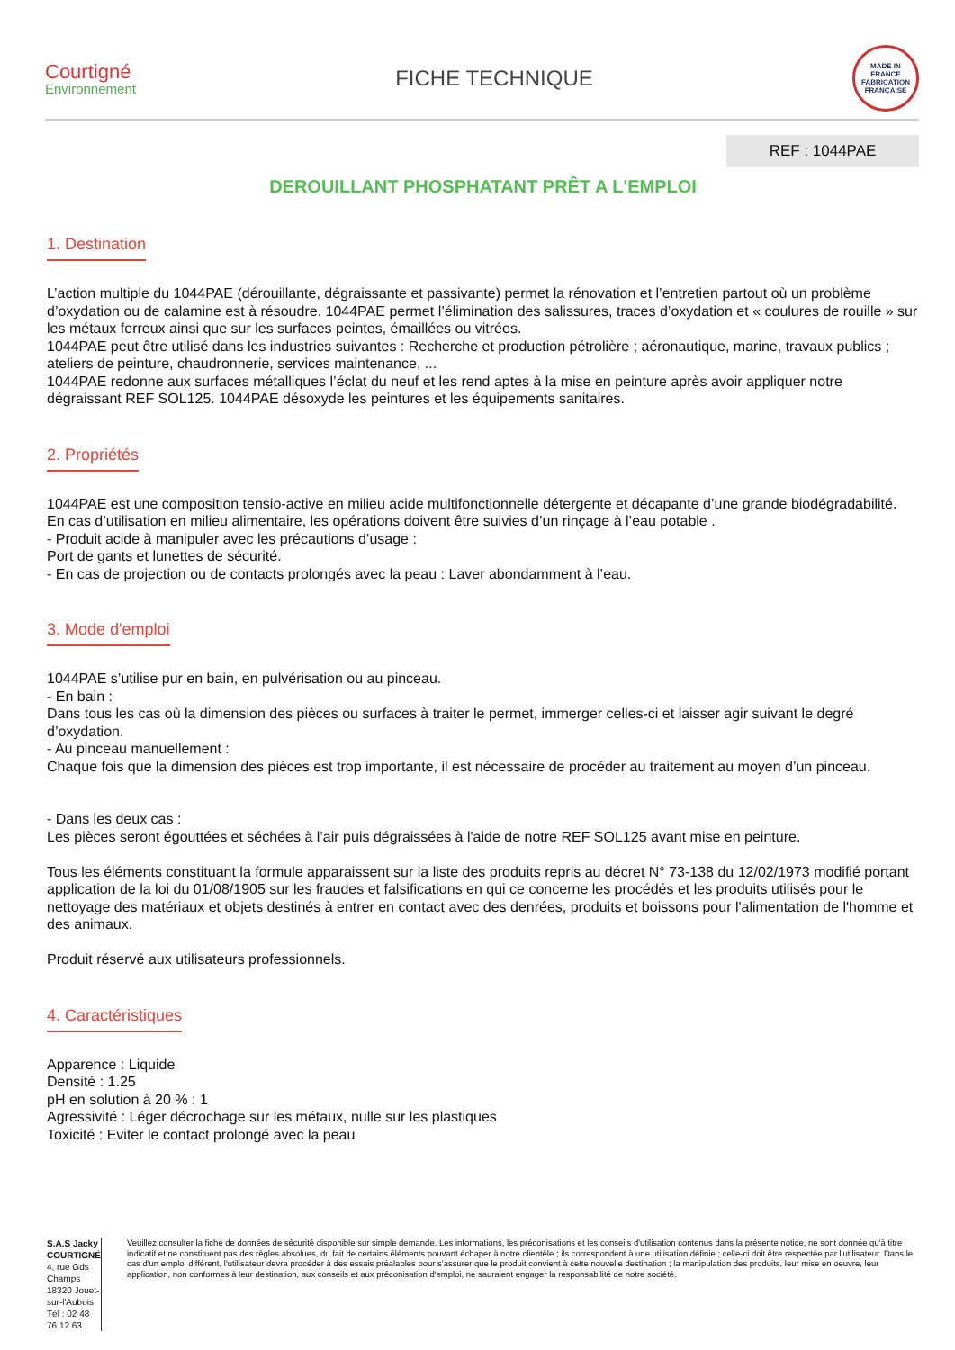Courtigné
Environnement
FICHE TECHNIQUE
MADE IN FRANCE
FABRICATION FRANÇAISE
REF : 1044PAE
DEROUILLANT PHOSPHATANT PRÊT A L'EMPLOI
1. Destination
L’action multiple du 1044PAE (dérouillante, dégraissante et passivante) permet la rénovation et l’entretien partout où un problème d’oxydation ou de calamine est à résoudre. 1044PAE permet l’élimination des salissures, traces d’oxydation et « coulures de rouille » sur les métaux ferreux ainsi que sur les surfaces peintes, émaillées ou vitrées.
1044PAE peut être utilisé dans les industries suivantes : Recherche et production pétrolière ; aéronautique, marine, travaux publics ; ateliers de peinture, chaudronnerie, services maintenance, ...
1044PAE redonne aux surfaces métalliques l’éclat du neuf et les rend aptes à la mise en peinture après avoir appliquer notre dégraissant REF SOL125. 1044PAE désoxyde les peintures et les équipements sanitaires.
2. Propriétés
1044PAE est une composition tensio-active en milieu acide multifonctionnelle détergente et décapante d’une grande biodégradabilité.
En cas d’utilisation en milieu alimentaire, les opérations doivent être suivies d’un rinçage à l’eau potable .
- Produit acide à manipuler avec les précautions d’usage :
Port de gants et lunettes de sécurité.
- En cas de projection ou de contacts prolongés avec la peau : Laver abondamment à l’eau.
3. Mode d'emploi
1044PAE s’utilise pur en bain, en pulvérisation ou au pinceau.
- En bain :
Dans tous les cas où la dimension des pièces ou surfaces à traiter le permet, immerger celles-ci et laisser agir suivant le degré d’oxydation.
- Au pinceau manuellement :
Chaque fois que la dimension des pièces est trop importante, il est nécessaire de procéder au traitement au moyen d’un pinceau.
- Dans les deux cas :
Les pièces seront égouttées et séchées à l’air puis dégraissées à l'aide de notre REF SOL125 avant mise en peinture.
Tous les éléments constituant la formule apparaissent sur la liste des produits repris au décret N° 73-138 du 12/02/1973 modifié portant application de la loi du 01/08/1905 sur les fraudes et falsifications en qui ce concerne les procédés et les produits utilisés pour le nettoyage des matériaux et objets destinés à entrer en contact avec des denrées, produits et boissons pour l'alimentation de l'homme et des animaux.
Produit réservé aux utilisateurs professionnels.
4. Caractéristiques
Apparence : Liquide
Densité : 1.25
pH en solution à 20 % : 1
Agressivité : Léger décrochage sur les métaux, nulle sur les plastiques
Toxicité : Eviter le contact prolongé avec la peau
S.A.S Jacky COURTIGNÉ
4, rue Gds Champs
18320 Jouet-sur-l'Aubois
Tél : 02 48 76 12 63
Veuillez consulter la fiche de données de sécurité disponible sur simple demande. Les informations, les préconisations et les conseils d'utilisation contenus dans la présente notice, ne sont donnée qu'à titre indicatif et ne constituent pas des règles absolues, du fait de certains éléments pouvant échaper à notre clientèle ; ils correspondent à une utilisation définie ; celle-ci doit être respectée par l'utilisateur. Dans le cas d'un emploi différent, l'utilisateur devra procéder à des essais préalables pour s'assurer que le produit convient à cette nouvelle destination ; la manipulation des produits, leur mise en oeuvre, leur application, non conformes à leur destination, aux conseils et aux préconisation d'emploi, ne sauraient engager la responsabilité de notre société.